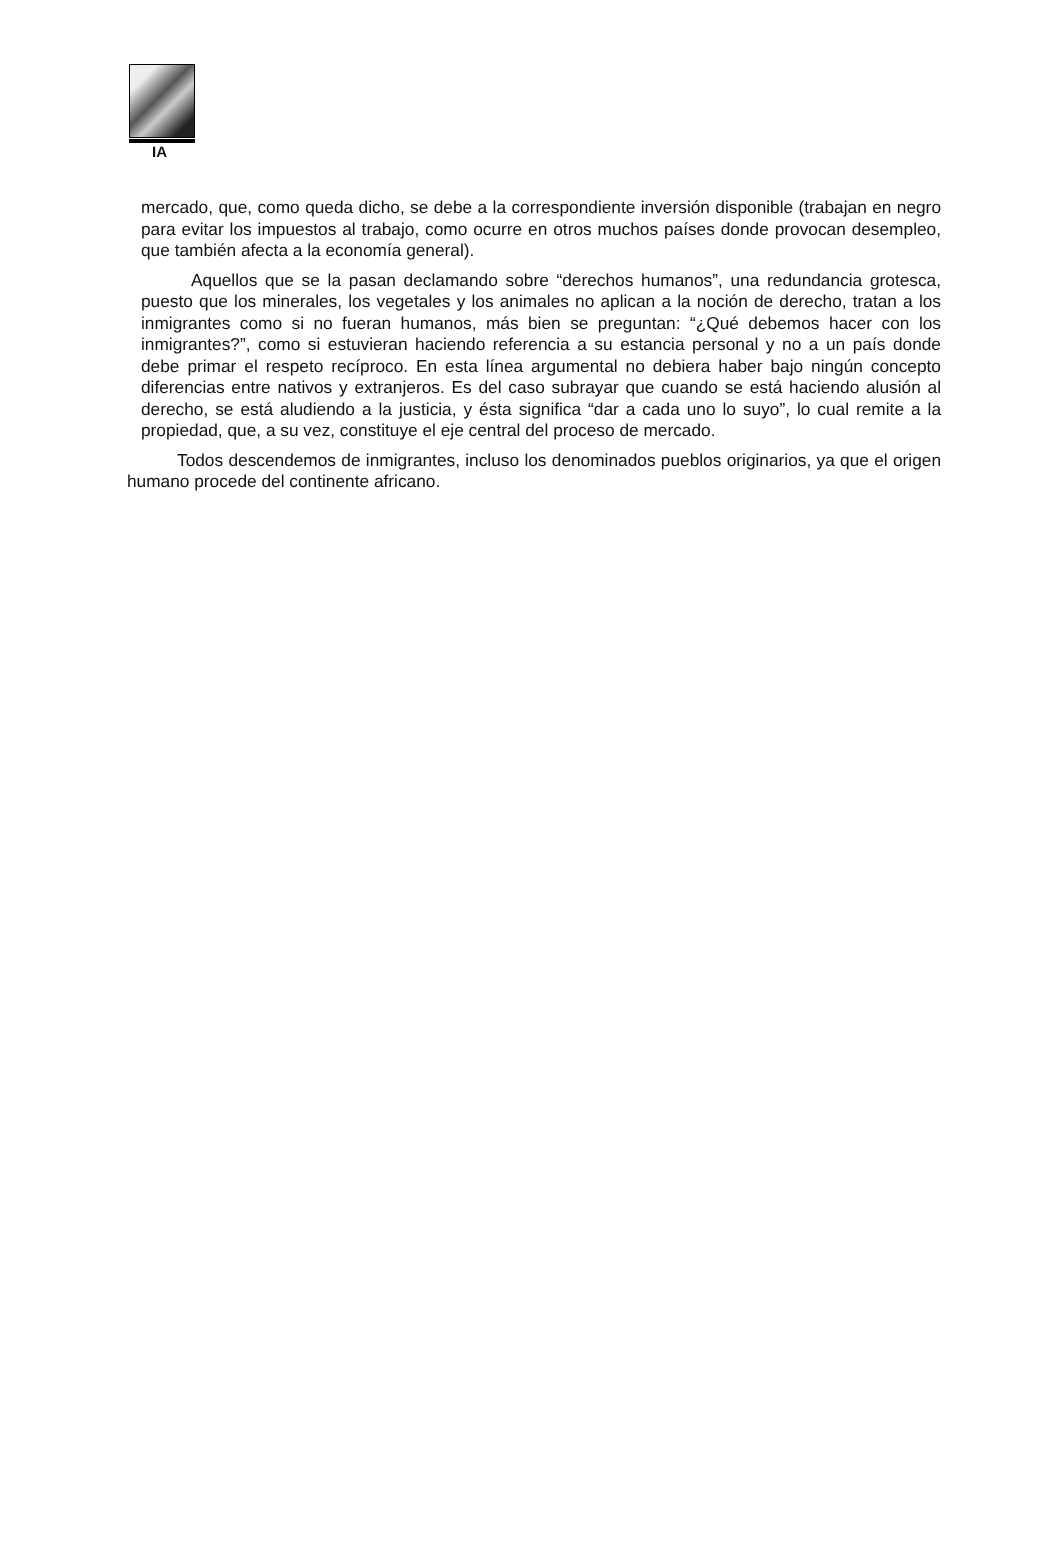IA
mercado, que, como queda dicho, se debe a la correspondiente inversión disponible (trabajan en negro para evitar los impuestos al trabajo, como ocurre en otros muchos países donde provocan desempleo, que también afecta a la economía general).
Aquellos que se la pasan declamando sobre “derechos humanos”, una redundancia grotesca, puesto que los minerales, los vegetales y los animales no aplican a la noción de derecho, tratan a los inmigrantes como si no fueran humanos, más bien se preguntan: “¿Qué debemos hacer con los inmigrantes?”, como si estuvieran haciendo referencia a su estancia personal y no a un país donde debe primar el respeto recíproco. En esta línea argumental no debiera haber bajo ningún concepto diferencias entre nativos y extranjeros. Es del caso subrayar que cuando se está haciendo alusión al derecho, se está aludiendo a la justicia, y ésta significa “dar a cada uno lo suyo”, lo cual remite a la propiedad, que, a su vez, constituye el eje central del proceso de mercado.
Todos descendemos de inmigrantes, incluso los denominados pueblos originarios, ya que el origen humano procede del continente africano.